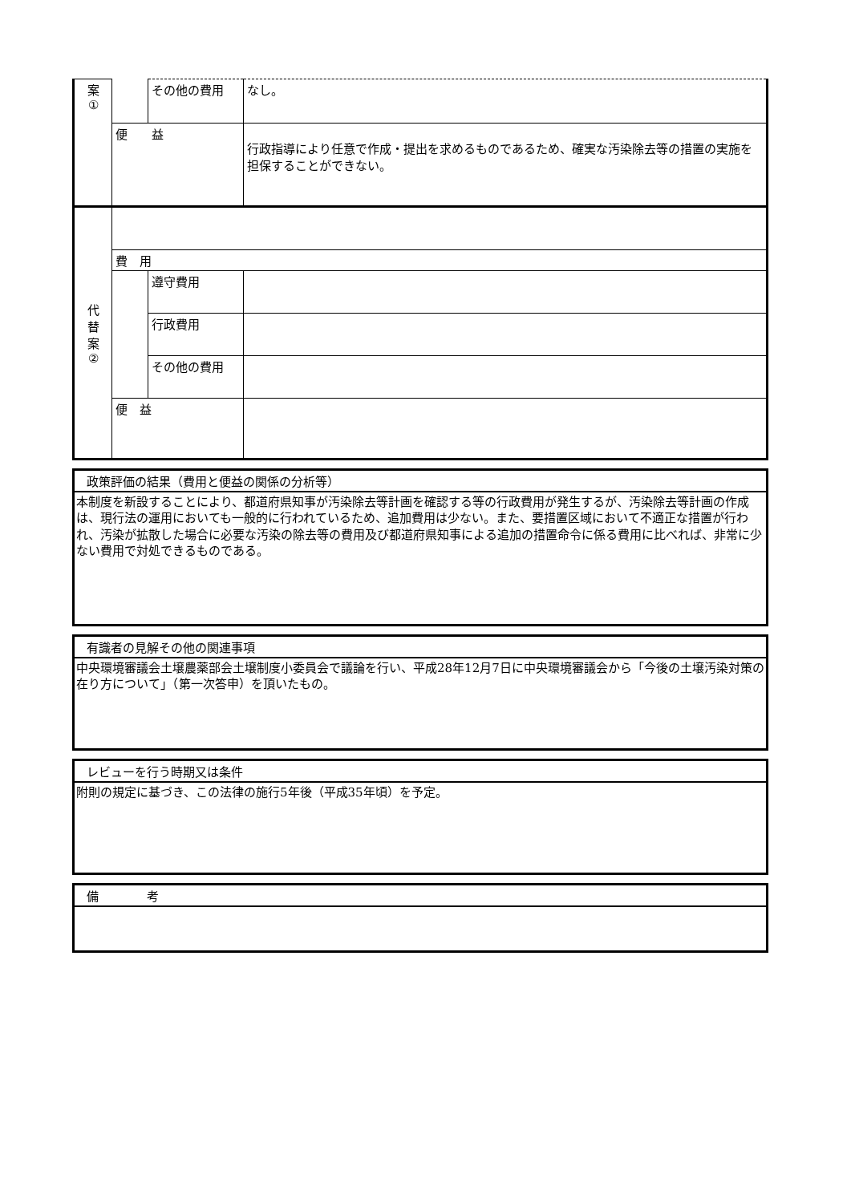| 案 ① | | その他の費用 | なし。 |
| | 便 益 | | 行政指導により任意で作成・提出を求めるものであるため、確実な汚染除去等の措置の実施を担保することができない。 |
| 代 替 案 ② | | | |
| | 費 用 | | |
| | | 遵守費用 | |
| | | 行政費用 | |
| | | その他の費用 | |
| | 便 益 | | |
政策評価の結果（費用と便益の関係の分析等）
本制度を新設することにより、都道府県知事が汚染除去等計画を確認する等の行政費用が発生するが、汚染除去等計画の作成は、現行法の運用においても一般的に行われているため、追加費用は少ない。また、要措置区域において不適正な措置が行われ、汚染が拡散した場合に必要な汚染の除去等の費用及び都道府県知事による追加の措置命令に係る費用に比べれば、非常に少ない費用で対処できるものである。
有識者の見解その他の関連事項
中央環境審議会土壌農薬部会土壌制度小委員会で議論を行い、平成28年12月7日に中央環境審議会から「今後の土壌汚染対策の在り方について」（第一次答申）を頂いたもの。
レビューを行う時期又は条件
附則の規定に基づき、この法律の施行5年後（平成35年頃）を予定。
備　　　　考